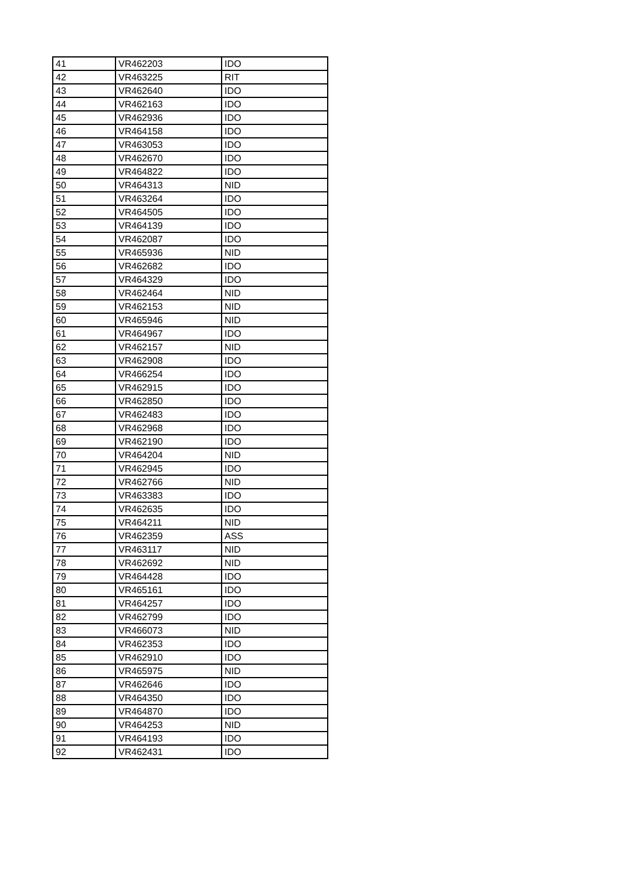| 41 | VR462203 | IDO |
| 42 | VR463225 | RIT |
| 43 | VR462640 | IDO |
| 44 | VR462163 | IDO |
| 45 | VR462936 | IDO |
| 46 | VR464158 | IDO |
| 47 | VR463053 | IDO |
| 48 | VR462670 | IDO |
| 49 | VR464822 | IDO |
| 50 | VR464313 | NID |
| 51 | VR463264 | IDO |
| 52 | VR464505 | IDO |
| 53 | VR464139 | IDO |
| 54 | VR462087 | IDO |
| 55 | VR465936 | NID |
| 56 | VR462682 | IDO |
| 57 | VR464329 | IDO |
| 58 | VR462464 | NID |
| 59 | VR462153 | NID |
| 60 | VR465946 | NID |
| 61 | VR464967 | IDO |
| 62 | VR462157 | NID |
| 63 | VR462908 | IDO |
| 64 | VR466254 | IDO |
| 65 | VR462915 | IDO |
| 66 | VR462850 | IDO |
| 67 | VR462483 | IDO |
| 68 | VR462968 | IDO |
| 69 | VR462190 | IDO |
| 70 | VR464204 | NID |
| 71 | VR462945 | IDO |
| 72 | VR462766 | NID |
| 73 | VR463383 | IDO |
| 74 | VR462635 | IDO |
| 75 | VR464211 | NID |
| 76 | VR462359 | ASS |
| 77 | VR463117 | NID |
| 78 | VR462692 | NID |
| 79 | VR464428 | IDO |
| 80 | VR465161 | IDO |
| 81 | VR464257 | IDO |
| 82 | VR462799 | IDO |
| 83 | VR466073 | NID |
| 84 | VR462353 | IDO |
| 85 | VR462910 | IDO |
| 86 | VR465975 | NID |
| 87 | VR462646 | IDO |
| 88 | VR464350 | IDO |
| 89 | VR464870 | IDO |
| 90 | VR464253 | NID |
| 91 | VR464193 | IDO |
| 92 | VR462431 | IDO |